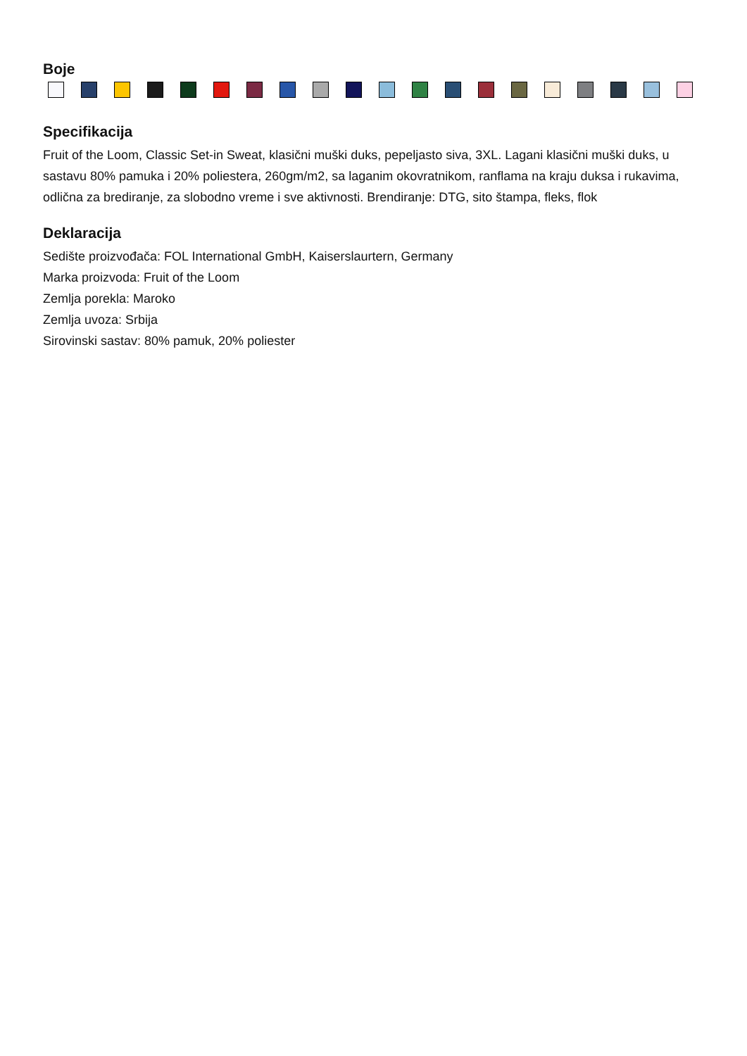Boje
Specifikacija
Fruit of the Loom, Classic Set-in Sweat, klasični muški duks, pepeljasto siva, 3XL. Lagani klasični muški duks, u sastavu 80% pamuka i 20% poliestera, 260gm/m2, sa laganim okovratnikom, ranflama na kraju duksa i rukavima, odlična za brediranje, za slobodno vreme i sve aktivnosti. Brendiranje: DTG, sito štampa, fleks, flok
Deklaracija
Sedište proizvođača: FOL International GmbH, Kaiserslaurtern, Germany
Marka proizvoda: Fruit of the Loom
Zemlja porekla: Maroko
Zemlja uvoza: Srbija
Sirovinski sastav: 80% pamuk, 20% poliester